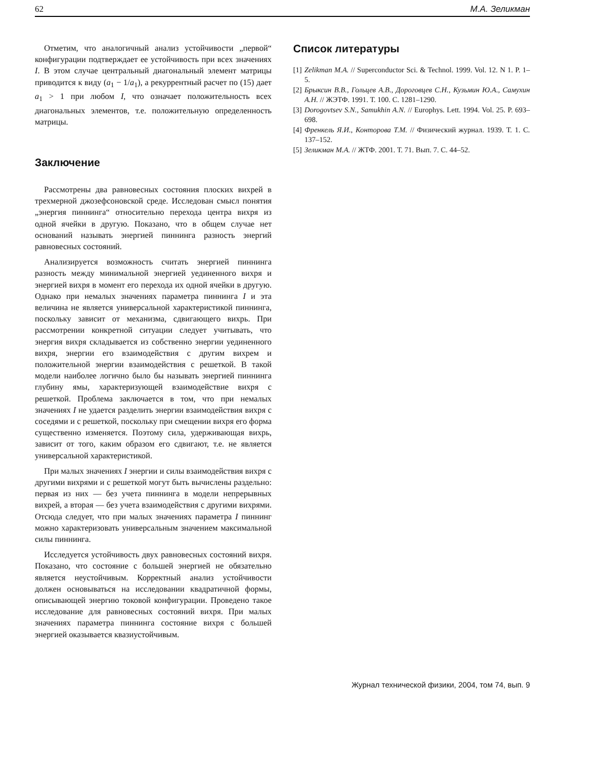62 М.А. Зеликман
Отметим, что аналогичный анализ устойчивости „первой“ конфигурации подтверждает ее устойчивость при всех значениях I. В этом случае центральный диагональный элемент матрицы приводится к виду (a<sub>1</sub> − 1/a<sub>1</sub>), а рекуррентный расчет по (15) дает a<sub>1</sub> > 1 при любом I, что означает положительность всех диагональных элементов, т.е. положительную определенность матрицы.
Заключение
Рассмотрены два равновесных состояния плоских вихрей в трехмерной джозефсоновской среде. Исследован смысл понятия „энергия пиннинга“ относительно перехода центра вихря из одной ячейки в другую. Показано, что в общем случае нет оснований называть энергией пиннинга разность энергий равновесных состояний.
Анализируется возможность считать энергией пиннинга разность между минимальной энергией уединенного вихря и энергией вихря в момент его перехода их одной ячейки в другую. Однако при немалых значениях параметра пиннинга I и эта величина не является универсальной характеристикой пиннинга, поскольку зависит от механизма, сдвигающего вихрь. При рассмотрении конкретной ситуации следует учитывать, что энергия вихря складывается из собственно энергии уединенного вихря, энергии его взаимодействия с другим вихрем и положительной энергии взаимодействия с решеткой. В такой модели наиболее логично было бы называть энергией пиннинга глубину ямы, характеризующей взаимодействие вихря с решеткой. Проблема заключается в том, что при немалых значениях I не удается разделить энергии взаимодействия вихря с соседями и с решеткой, поскольку при смещении вихря его форма существенно изменяется. Поэтому сила, удерживающая вихрь, зависит от того, каким образом его сдвигают, т.е. не является универсальной характеристикой.
При малых значениях I энергии и силы взаимодействия вихря с другими вихрями и с решеткой могут быть вычислены раздельно: первая из них — без учета пиннинга в модели непрерывных вихрей, а вторая — без учета взаимодействия с другими вихрями. Отсюда следует, что при малых значениях параметра I пиннинг можно характеризовать универсальным значением максимальной силы пиннинга.
Исследуется устойчивость двух равновесных состояний вихря. Показано, что состояние с большей энергией не обязательно является неустойчивым. Корректный анализ устойчивости должен основываться на исследовании квадратичной формы, описывающей энергию токовой конфигурации. Проведено такое исследование для равновесных состояний вихря. При малых значениях параметра пиннинга состояние вихря с большей энергией оказывается квазиустойчивым.
Список литературы
[1] Zelikman M.A. // Superconductor Sci. & Technol. 1999. Vol. 12. N 1. P. 1–5.
[2] Брыксин В.В., Гольцев А.В., Дороговцев С.Н., Кузьмин Ю.А., Самухин А.Н. // ЖЭТФ. 1991. Т. 100. С. 1281–1290.
[3] Dorogovtsev S.N., Samukhin A.N. // Europhys. Lett. 1994. Vol. 25. P. 693–698.
[4] Френкель Я.И., Конторова Т.М. // Физический журнал. 1939. Т. 1. С. 137–152.
[5] Зеликман М.А. // ЖТФ. 2001. Т. 71. Вып. 7. С. 44–52.
Журнал технической физики, 2004, том 74, вып. 9